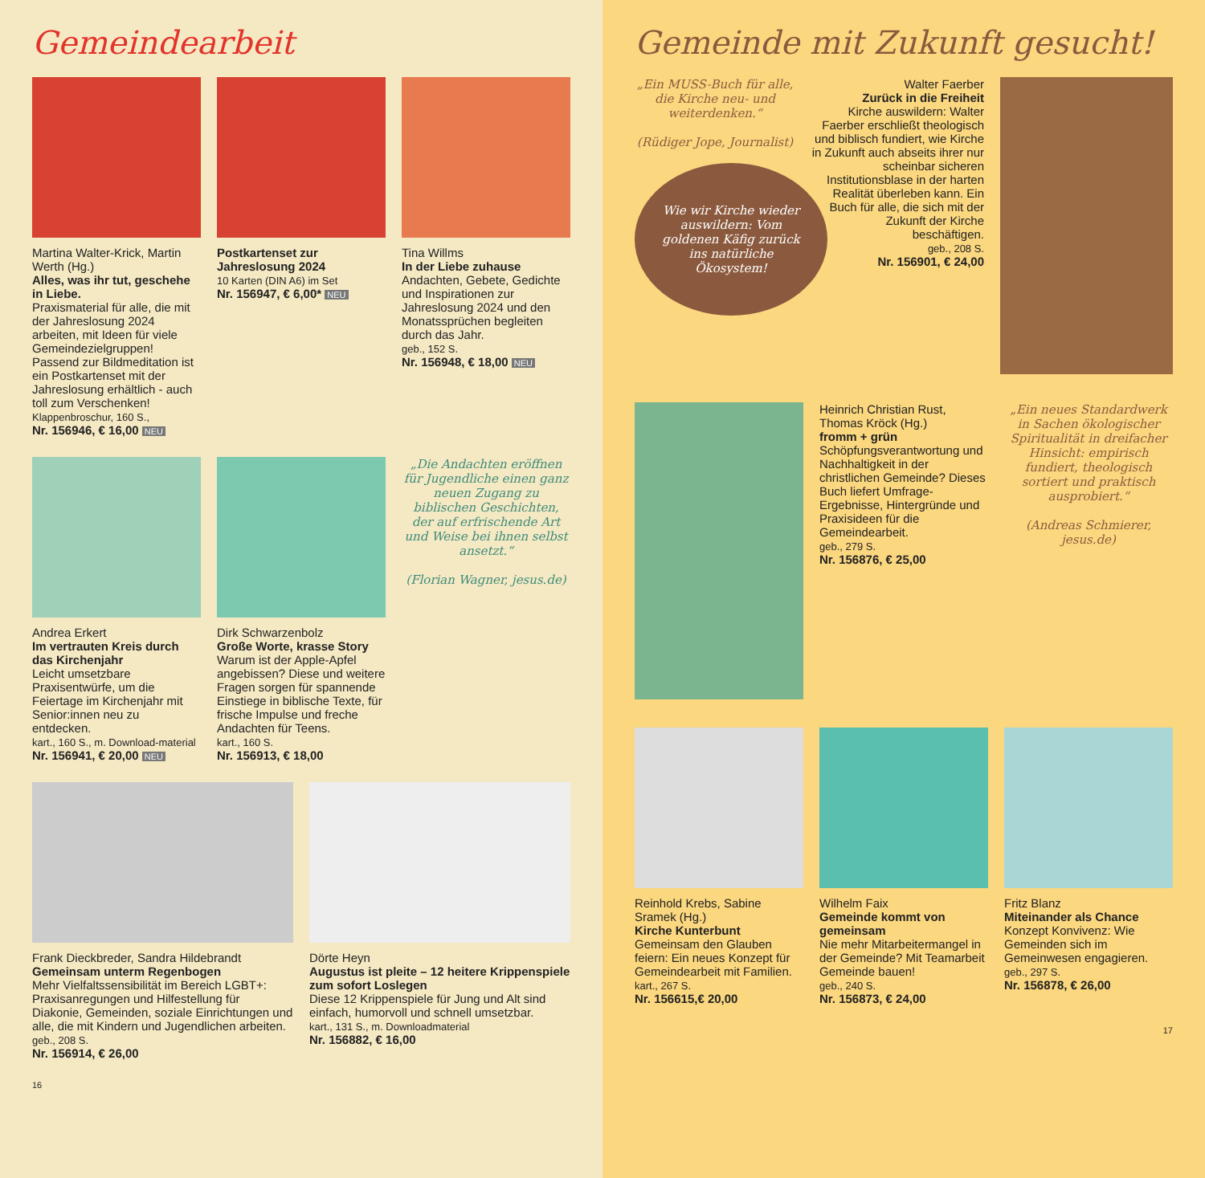Gemeindearbeit
Martina Walter-Krick, Martin Werth (Hg.)
Alles, was ihr tut, geschehe in Liebe.
Praxismaterial für alle, die mit der Jahreslosung 2024 arbeiten, mit Ideen für viele Gemeindezielgruppen! Passend zur Bildmeditation ist ein Postkartenset mit der Jahreslosung erhältlich - auch toll zum Verschenken!
Klappenbroschur, 160 S.,
Nr. 156946, € 16,00 NEU
Postkartenset zur Jahreslosung 2024
10 Karten (DIN A6) im Set
Nr. 156947, € 6,00* NEU
Tina Willms
In der Liebe zuhause
Andachten, Gebete, Gedichte und Inspirationen zur Jahreslosung 2024 und den Monatssprüchen begleiten durch das Jahr.
geb., 152 S.
Nr. 156948, € 18,00 NEU
Andrea Erkert
Im vertrauten Kreis durch das Kirchenjahr
Leicht umsetzbare Praxisentwürfe, um die Feiertage im Kirchenjahr mit Senior:innen neu zu entdecken.
kart., 160 S., m. Download-material
Nr. 156941, € 20,00 NEU
Dirk Schwarzenbolz
Große Worte, krasse Story
Warum ist der Apple-Apfel angebissen? Diese und weitere Fragen sorgen für spannende Einstiege in biblische Texte, für frische Impulse und freche Andachten für Teens.
kart., 160 S.
Nr. 156913, € 18,00
„Die Andachten eröffnen für Jugendliche einen ganz neuen Zugang zu biblischen Geschichten, der auf erfrischende Art und Weise bei ihnen selbst ansetzt.“
(Florian Wagner, jesus.de)
Frank Dieckbreder, Sandra Hildebrandt
Gemeinsam unterm Regenbogen
Mehr Vielfaltssensibilität im Bereich LGBT+: Praxisanregungen und Hilfestellung für Diakonie, Gemeinden, soziale Einrichtungen und alle, die mit Kindern und Jugendlichen arbeiten.
geb., 208 S.
Nr. 156914, € 26,00
Dörte Heyn
Augustus ist pleite – 12 heitere Krippenspiele zum sofort Loslegen
Diese 12 Krippenspiele für Jung und Alt sind einfach, humorvoll und schnell umsetzbar.
kart., 131 S., m. Downloadmaterial
Nr. 156882, € 16,00
16
Gemeinde mit Zukunft gesucht!
„Ein MUSS-Buch für alle, die Kirche neu- und weiterdenken.“
(Rüdiger Jope, Journalist)
Wie wir Kirche wieder auswildern: Vom goldenen Käfig zurück ins natürliche Ökosystem!
Walter Faerber
Zurück in die Freiheit
Kirche auswildern: Walter Faerber erschließt theologisch und biblisch fundiert, wie Kirche in Zukunft auch abseits ihrer nur scheinbar sicheren Institutionsblase in der harten Realität überleben kann. Ein Buch für alle, die sich mit der Zukunft der Kirche beschäftigen.
geb., 208 S.
Nr. 156901, € 24,00
Heinrich Christian Rust, Thomas Kröck (Hg.)
fromm + grün
Schöpfungsverantwortung und Nachhaltigkeit in der christlichen Gemeinde? Dieses Buch liefert Umfrage-Ergebnisse, Hintergründe und Praxisideen für die Gemeindearbeit.
geb., 279 S.
Nr. 156876, € 25,00
„Ein neues Standardwerk in Sachen ökologischer Spiritualität in dreifacher Hinsicht: empirisch fundiert, theologisch sortiert und praktisch ausprobiert.“
(Andreas Schmierer, jesus.de)
Reinhold Krebs, Sabine Sramek (Hg.)
Kirche Kunterbunt
Gemeinsam den Glauben feiern: Ein neues Konzept für Gemeindearbeit mit Familien.
kart., 267 S.
Nr. 156615,€ 20,00
Wilhelm Faix
Gemeinde kommt von gemeinsam
Nie mehr Mitarbeitermangel in der Gemeinde? Mit Teamarbeit Gemeinde bauen!
geb., 240 S.
Nr. 156873, € 24,00
Fritz Blanz
Miteinander als Chance
Konzept Konvivenz: Wie Gemeinden sich im Gemeinwesen engagieren.
geb., 297 S.
Nr. 156878, € 26,00
17